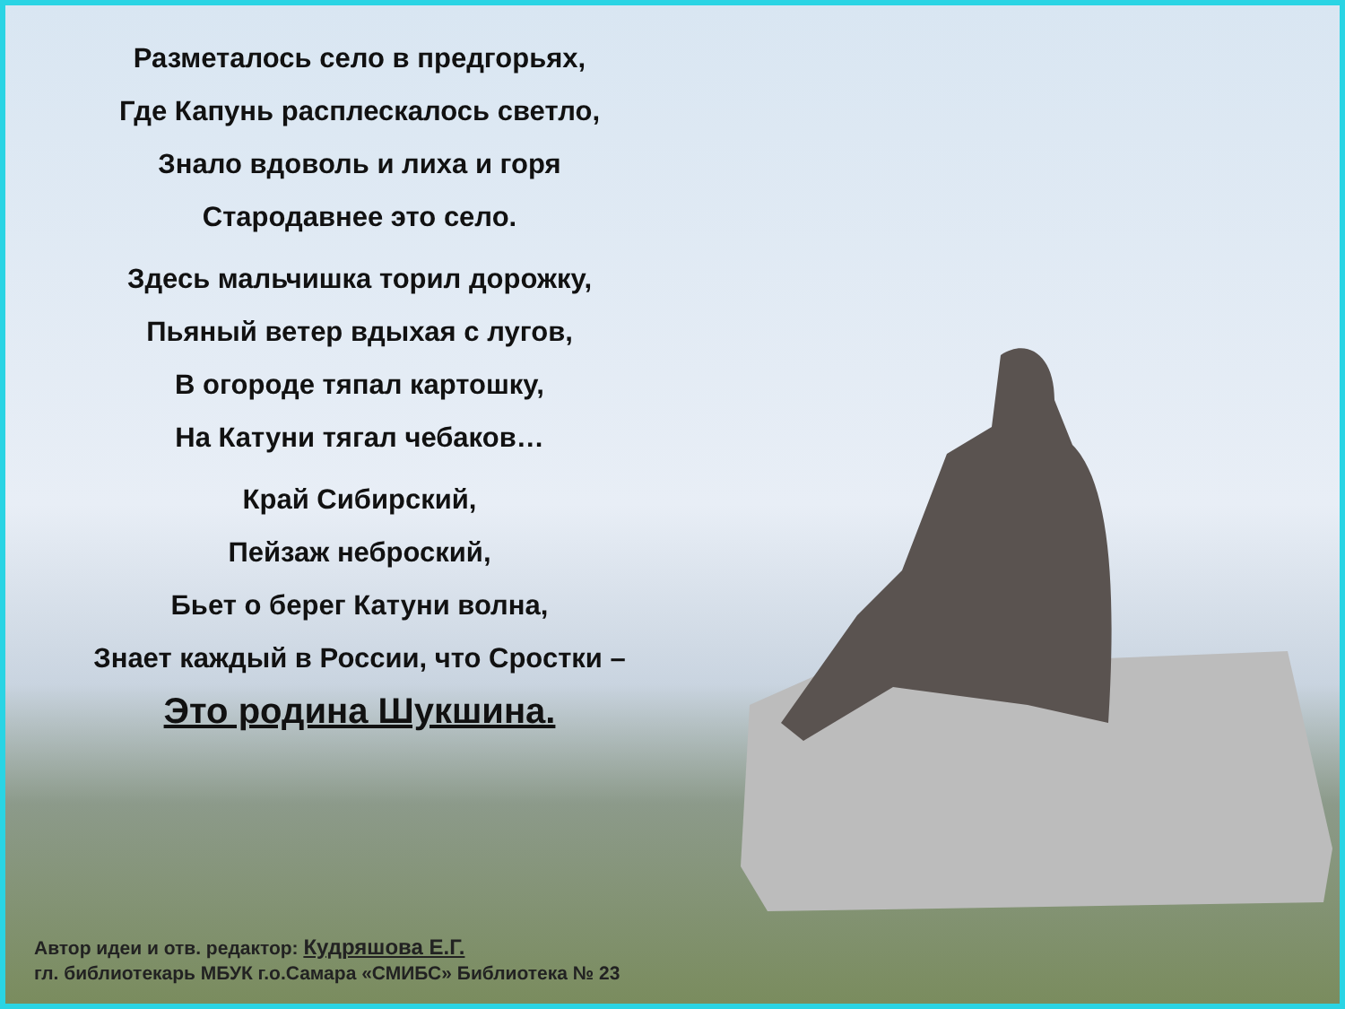Разметалось село в предгорьях,
Где Капунь расплескалось светло,
Знало вдоволь и лиха и горя
Стародавнее это село.
Здесь мальчишка торил дорожку,
Пьяный ветер вдыхая с лугов,
В огороде тяпал картошку,
На Катуни тягал чебаков…
Край Сибирский,
Пейзаж неброский,
Бьет о берег Катуни волна,
Знает каждый в России, что Сростки –
Это родина Шукшина.
Автор идеи и отв. редактор: Кудряшова Е.Г.
гл. библиотекарь МБУК г.о.Самара «СМИБС» Библиотека № 23